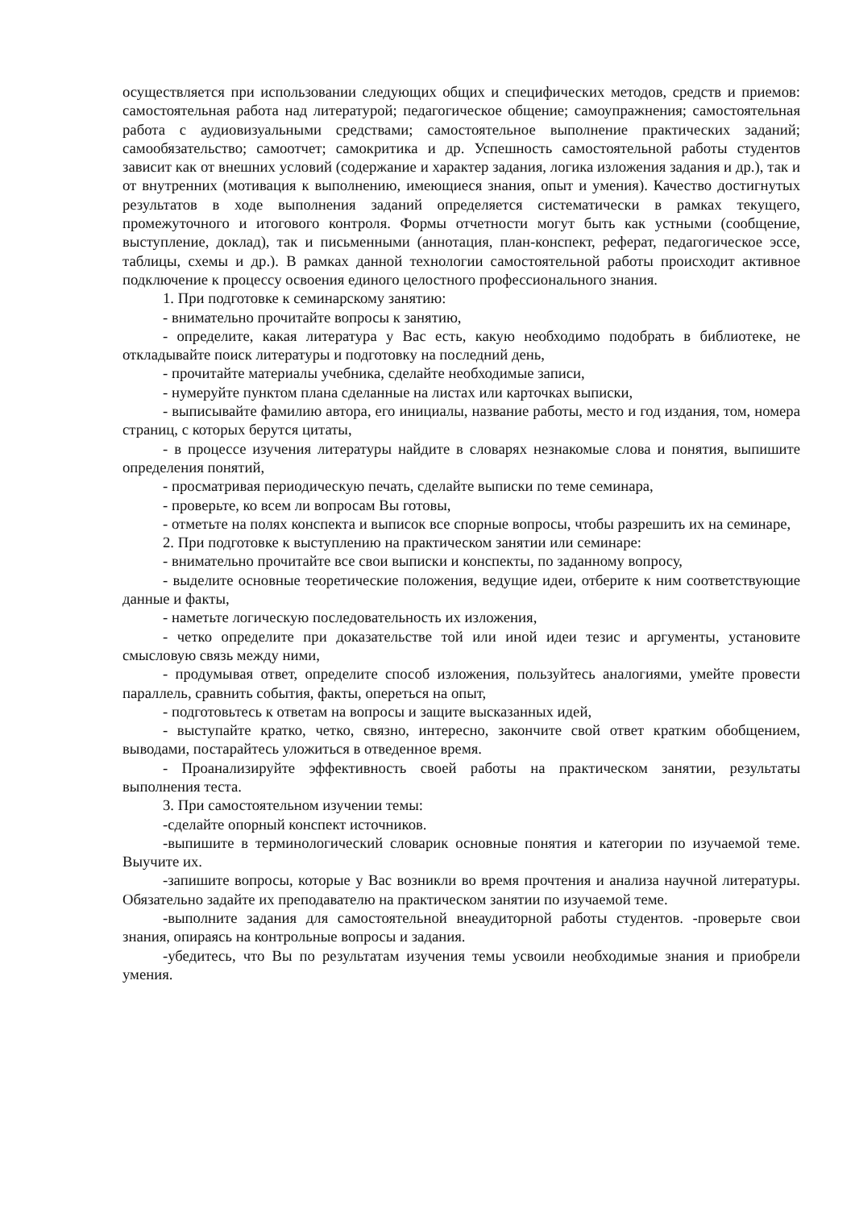осуществляется при использовании следующих общих и специфических методов, средств и приемов: самостоятельная работа над литературой; педагогическое общение; самоупражнения; самостоятельная работа с аудиовизуальными средствами; самостоятельное выполнение практических заданий; самообязательство; самоотчет; самокритика и др. Успешность самостоятельной работы студентов зависит как от внешних условий (содержание и характер задания, логика изложения задания и др.), так и от внутренних (мотивация к выполнению, имеющиеся знания, опыт и умения). Качество достигнутых результатов в ходе выполнения заданий определяется систематически в рамках текущего, промежуточного и итогового контроля. Формы отчетности могут быть как устными (сообщение, выступление, доклад), так и письменными (аннотация, план-конспект, реферат, педагогическое эссе, таблицы, схемы и др.). В рамках данной технологии самостоятельной работы происходит активное подключение к процессу освоения единого целостного профессионального знания.
1. При подготовке к семинарскому занятию:
- внимательно прочитайте вопросы к занятию,
- определите, какая литература у Вас есть, какую необходимо подобрать в библиотеке, не откладывайте поиск литературы и подготовку на последний день,
- прочитайте материалы учебника, сделайте необходимые записи,
- нумеруйте пунктом плана сделанные на листах или карточках выписки,
- выписывайте фамилию автора, его инициалы, название работы, место и год издания, том, номера страниц, с которых берутся цитаты,
- в процессе изучения литературы найдите в словарях незнакомые слова и понятия, выпишите определения понятий,
- просматривая периодическую печать, сделайте выписки по теме семинара,
- проверьте, ко всем ли вопросам Вы готовы,
- отметьте на полях конспекта и выписок все спорные вопросы, чтобы разрешить их на семинаре,
2. При подготовке к выступлению на практическом занятии или семинаре:
- внимательно прочитайте все свои выписки и конспекты, по заданному вопросу,
- выделите основные теоретические положения, ведущие идеи, отберите к ним соответствующие данные и факты,
- наметьте логическую последовательность их изложения,
- четко определите при доказательстве той или иной идеи тезис и аргументы, установите смысловую связь между ними,
- продумывая ответ, определите способ изложения, пользуйтесь аналогиями, умейте провести параллель, сравнить события, факты, опереться на опыт,
- подготовьтесь к ответам на вопросы и защите высказанных идей,
- выступайте кратко, четко, связно, интересно, закончите свой ответ кратким обобщением, выводами, постарайтесь уложиться в отведенное время.
- Проанализируйте эффективность своей работы на практическом занятии, результаты выполнения теста.
3. При самостоятельном изучении темы:
-сделайте опорный конспект источников.
-выпишите в терминологический словарик основные понятия и категории по изучаемой теме. Выучите их.
-запишите вопросы, которые у Вас возникли во время прочтения и анализа научной литературы. Обязательно задайте их преподавателю на практическом занятии по изучаемой теме.
-выполните задания для самостоятельной внеаудиторной работы студентов. -проверьте свои знания, опираясь на контрольные вопросы и задания.
-убедитесь, что Вы по результатам изучения темы усвоили необходимые знания и приобрели умения.